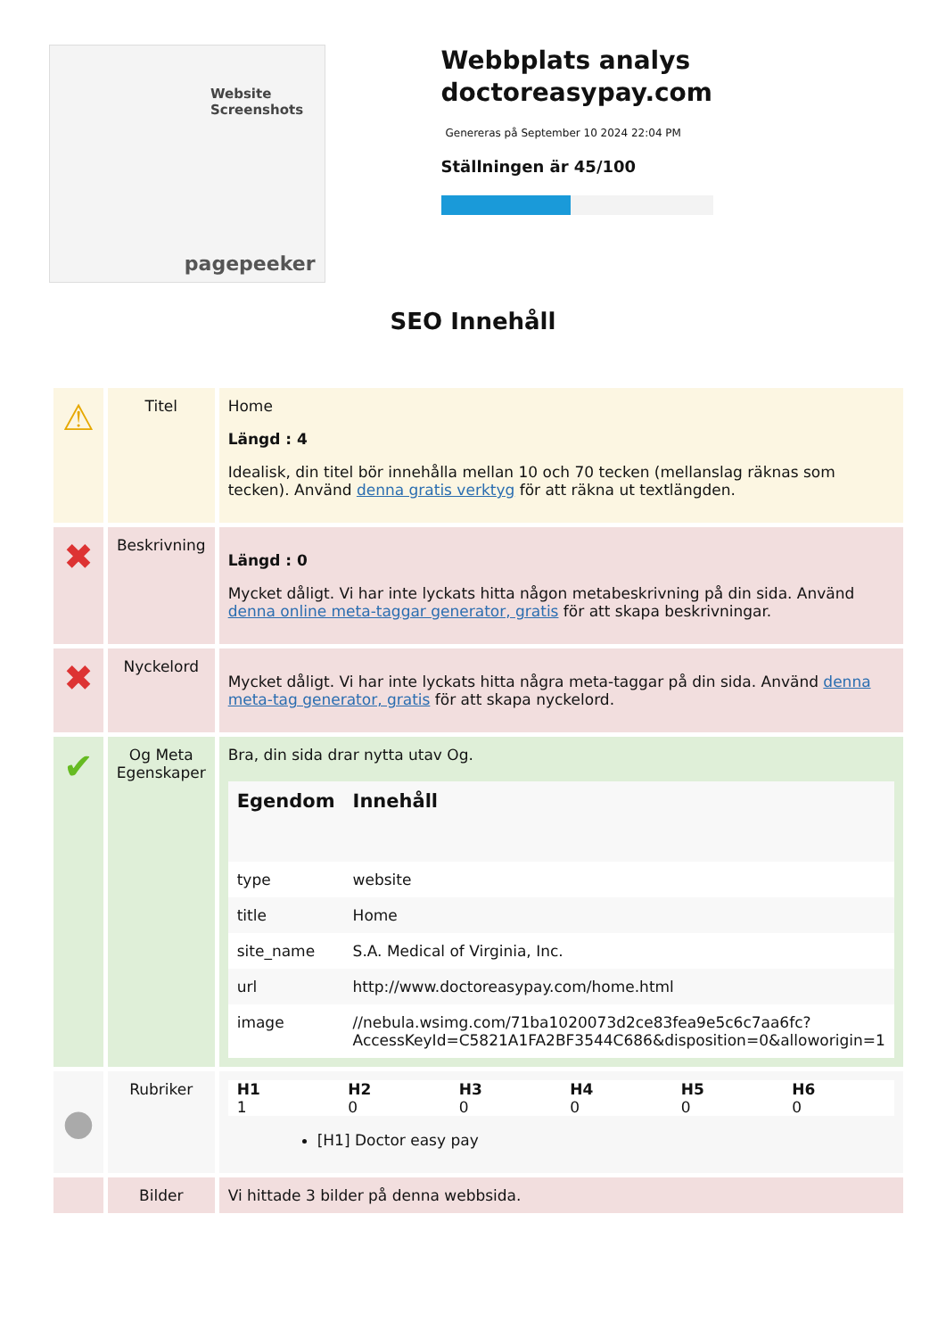Website Screenshots
pagepeeker
Webbplats analys doctoreasypay.com
Genereras på September 10 2024 22:04 PM
Ställningen är 45/100
SEO Innehåll
| ⚠ | Titel | Home Längd : 4 Idealisk, din titel bör innehålla mellan 10 och 70 tecken (mellanslag räknas som tecken). Använd denna gratis verktyg för att räkna ut textlängden. |
| ✖ | Beskrivning | Längd : 0 Mycket dåligt. Vi har inte lyckats hitta någon metabeskrivning på din sida. Använd denna online meta-taggar generator, gratis för att skapa beskrivningar. |
| ✖ | Nyckelord | Mycket dåligt. Vi har inte lyckats hitta några meta-taggar på din sida. Använd denna meta-tag generator, gratis för att skapa nyckelord. |
| ✔ | Og Meta Egenskaper | Bra, din sida drar nytta utav Og. / Egendom / Innehåll / / --- / --- / / type / website / / title / Home / / site_name / S.A. Medical of Virginia, Inc. / / url / http://www.doctoreasypay.com/home.html / / image / //nebula.wsimg.com/71ba1020073d2ce83fea9e5c6c7aa6fc?AccessKeyId=C5821A1FA2BF3544C686&disposition=0&alloworigin=1 / |
| ● | Rubriker | / H1 / H2 / H3 / H4 / H5 / H6 / / --- / --- / --- / --- / --- / --- / / 1 / 0 / 0 / 0 / 0 / 0 / [H1] Doctor easy pay |
| | Bilder | Vi hittade 3 bilder på denna webbsida. |